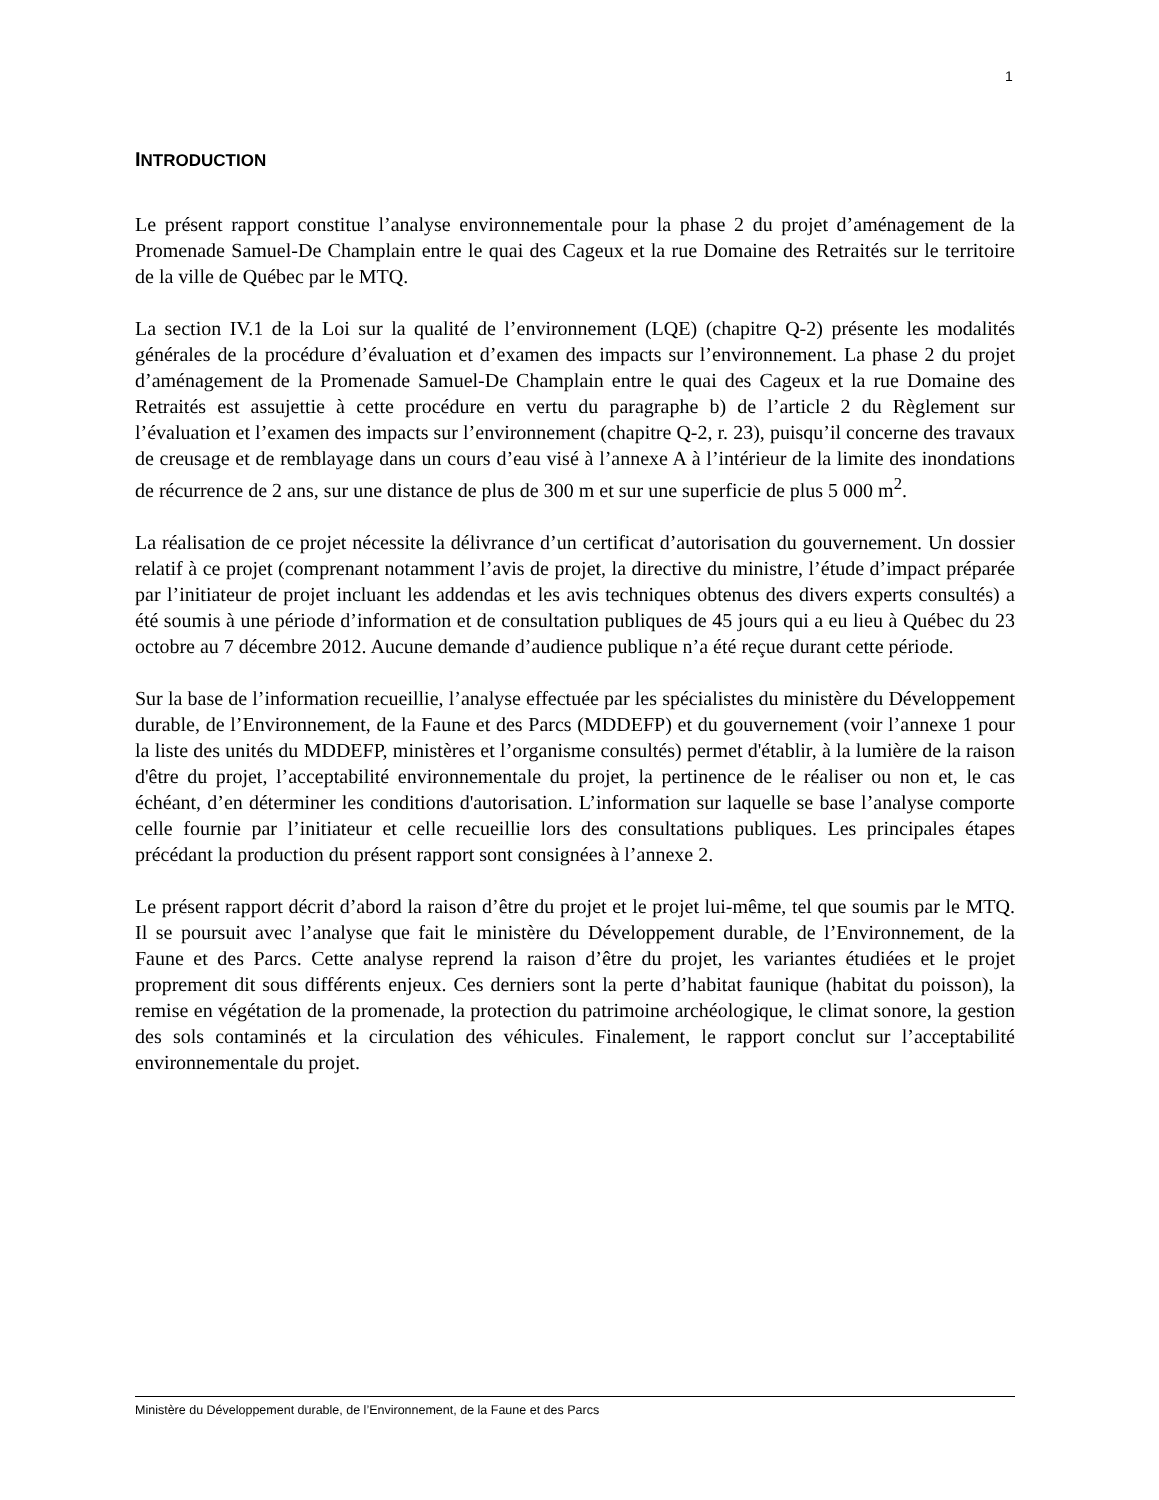1
INTRODUCTION
Le présent rapport constitue l’analyse environnementale pour la phase 2 du projet d’aménagement de la Promenade Samuel-De Champlain entre le quai des Cageux et la rue Domaine des Retraités sur le territoire de la ville de Québec par le MTQ.
La section IV.1 de la Loi sur la qualité de l’environnement (LQE) (chapitre Q-2) présente les modalités générales de la procédure d’évaluation et d’examen des impacts sur l’environnement. La phase 2 du projet d’aménagement de la Promenade Samuel-De Champlain entre le quai des Cageux et la rue Domaine des Retraités est assujettie à cette procédure en vertu du paragraphe b) de l’article 2 du Règlement sur l’évaluation et l’examen des impacts sur l’environnement (chapitre Q-2, r. 23), puisqu’il concerne des travaux de creusage et de remblayage dans un cours d’eau visé à l’annexe A à l’intérieur de la limite des inondations de récurrence de 2 ans, sur une distance de plus de 300 m et sur une superficie de plus 5 000 m<sup>2</sup>.
La réalisation de ce projet nécessite la délivrance d’un certificat d’autorisation du gouvernement. Un dossier relatif à ce projet (comprenant notamment l’avis de projet, la directive du ministre, l’étude d’impact préparée par l’initiateur de projet incluant les addendas et les avis techniques obtenus des divers experts consultés) a été soumis à une période d’information et de consultation publiques de 45 jours qui a eu lieu à Québec du 23 octobre au 7 décembre 2012. Aucune demande d’audience publique n’a été reçue durant cette période.
Sur la base de l’information recueillie, l’analyse effectuée par les spécialistes du ministère du Développement durable, de l’Environnement, de la Faune et des Parcs (MDDEFP) et du gouvernement (voir l’annexe 1 pour la liste des unités du MDDEFP, ministères et l’organisme consultés) permet d'établir, à la lumière de la raison d'être du projet, l’acceptabilité environnementale du projet, la pertinence de le réaliser ou non et, le cas échéant, d’en déterminer les conditions d'autorisation. L’information sur laquelle se base l’analyse comporte celle fournie par l’initiateur et celle recueillie lors des consultations publiques. Les principales étapes précédant la production du présent rapport sont consignées à l’annexe 2.
Le présent rapport décrit d’abord la raison d’être du projet et le projet lui-même, tel que soumis par le MTQ. Il se poursuit avec l’analyse que fait le ministère du Développement durable, de l’Environnement, de la Faune et des Parcs. Cette analyse reprend la raison d’être du projet, les variantes étudiées et le projet proprement dit sous différents enjeux. Ces derniers sont la perte d’habitat faunique (habitat du poisson), la remise en végétation de la promenade, la protection du patrimoine archéologique, le climat sonore, la gestion des sols contaminés et la circulation des véhicules. Finalement, le rapport conclut sur l’acceptabilité environnementale du projet.
Ministère du Développement durable, de l’Environnement, de la Faune et des Parcs